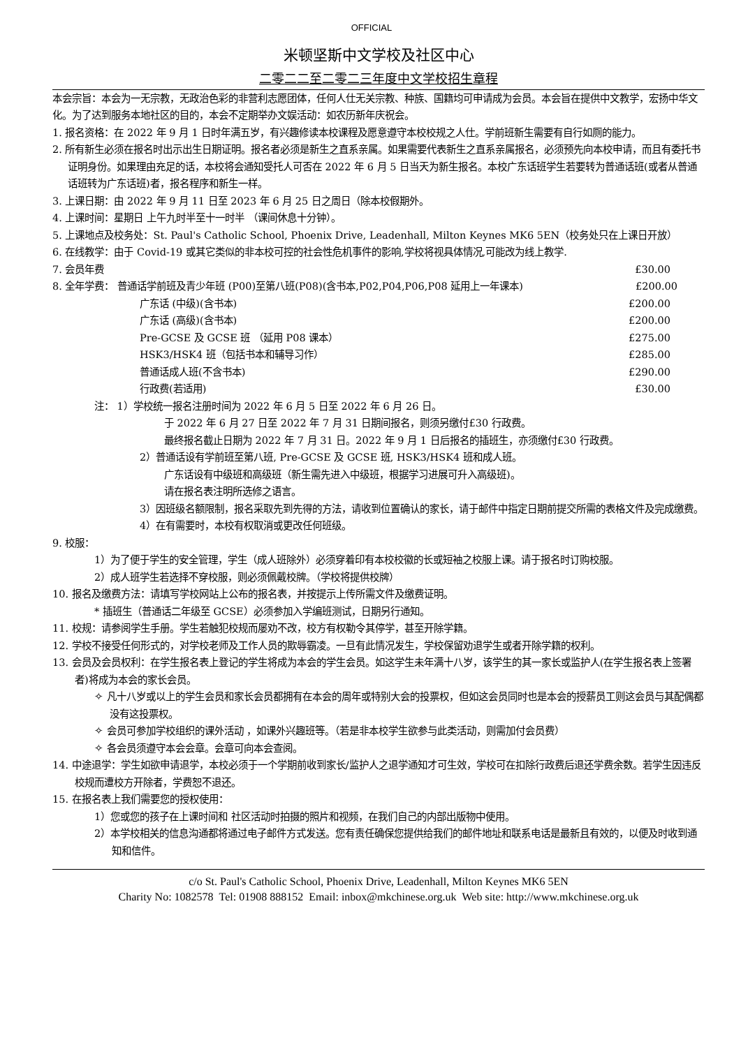OFFICIAL
米顿坚斯中文学校及社区中心
二零二二至二零二三年度中文学校招生章程
本会宗旨：本会为一无宗教，无政治色彩的非营利志愿团体，任何人仕无关宗教、种族、国籍均可申请成为会员。本会旨在提供中文教学，宏扬中华文化。为了达到服务本地社区的目的，本会不定期举办文娱活动：如农历新年庆祝会。
1. 报名资格：在 2022 年 9 月 1 日时年满五岁，有兴趣修读本校课程及愿意遵守本校校规之人仕。学前班新生需要有自行如厕的能力。
2. 所有新生必须在报名时出示出生日期证明。报名者必须是新生之直系亲属。如果需要代表新生之直系亲属报名，必须预先向本校申请，而且有委托书证明身份。如果理由充足的话，本校将会通知受托人可否在 2022 年 6 月 5 日当天为新生报名。本校广东话班学生若要转为普通话班(或者从普通话班转为广东话班)者，报名程序和新生一样。
3. 上课日期：由 2022 年 9 月 11 日至 2023 年 6 月 25 日之周日（除本校假期外。
4. 上课时间：星期日 上午九时半至十一时半 （课间休息十分钟）。
5. 上课地点及校务处：St. Paul's Catholic School, Phoenix Drive, Leadenhall, Milton Keynes MK6 5EN（校务处只在上课日开放）
6. 在线教学：由于 Covid-19 或其它类似的非本校可控的社会性危机事件的影响,学校将视具体情况,可能改为线上教学.
7. 会员年费 £30.00
8. 全年学费： 普通话学前班及青少年班 (P00)至第八班(P08)(含书本,P02,P04,P06,P08 延用上一年课本) £200.00
广东话 (中级)(含书本) £200.00
广东话 (高级)(含书本) £200.00
Pre-GCSE 及 GCSE 班 （延用 P08 课本） £275.00
HSK3/HSK4 班（包括书本和辅导习作） £285.00
普通话成人班(不含书本) £290.00
行政费(若适用) £30.00
注： 1）学校统一报名注册时间为 2022 年 6 月 5 日至 2022 年 6 月 26 日。
于 2022 年 6 月 27 日至 2022 年 7 月 31 日期间报名，则须另缴付£30 行政费。
最终报名截止日期为 2022 年 7 月 31 日。2022 年 9 月 1 日后报名的插班生，亦须缴付£30 行政费。
2）普通话设有学前班至第八班, Pre-GCSE 及 GCSE 班, HSK3/HSK4 班和成人班。
广东话设有中级班和高级班（新生需先进入中级班，根据学习进展可升入高级班)。
请在报名表注明所选修之语言。
3）因班级名额限制，报名采取先到先得的方法，请收到位置确认的家长，请于邮件中指定日期前提交所需的表格文件及完成缴费。
4）在有需要时，本校有权取消或更改任何班级。
9. 校服：
1）为了便于学生的安全管理，学生（成人班除外）必须穿着印有本校校徽的长或短袖之校服上课。请于报名时订购校服。
2）成人班学生若选择不穿校服，则必须佩戴校牌。（学校将提供校牌）
10. 报名及缴费方法：请填写学校网站上公布的报名表，并按提示上传所需文件及缴费证明。
* 插班生（普通话二年级至 GCSE）必须参加入学编班测试，日期另行通知。
11. 校规：请参阅学生手册。学生若触犯校规而屡劝不改，校方有权勒令其停学，甚至开除学籍。
12. 学校不接受任何形式的，对学校老师及工作人员的欺辱霸凌。一旦有此情况发生，学校保留劝退学生或者开除学籍的权利。
13. 会员及会员权利：在学生报名表上登记的学生将成为本会的学生会员。如这学生未年满十八岁，该学生的其一家长或监护人(在学生报名表上签署者)将成为本会的家长会员。
✧ 凡十八岁或以上的学生会员和家长会员都拥有在本会的周年或特别大会的投票权，但如这会员同时也是本会的授薪员工则这会员与其配偶都没有这投票权。
✧ 会员可参加学校组织的课外活动 ，如课外兴趣班等。（若是非本校学生欲参与此类活动，则需加付会员费）
✧ 各会员须遵守本会会章。会章可向本会查阅。
14. 中途退学：学生如欲申请退学，本校必须于一个学期前收到家长/监护人之退学通知才可生效，学校可在扣除行政费后退还学费余数。若学生因违反校规而遭校方开除者，学费恕不退还。
15. 在报名表上我们需要您的授权使用：
1）您或您的孩子在上课时间和 社区活动时拍摄的照片和视频，在我们自己的内部出版物中使用。
2）本学校相关的信息沟通都将通过电子邮件方式发送。您有责任确保您提供给我们的邮件地址和联系电话是最新且有效的，以便及时收到通知和信件。
c/o St. Paul's Catholic School, Phoenix Drive, Leadenhall, Milton Keynes MK6 5EN
Charity No: 1082578 Tel: 01908 888152 Email: inbox@mkchinese.org.uk Web site: http://www.mkchinese.org.uk